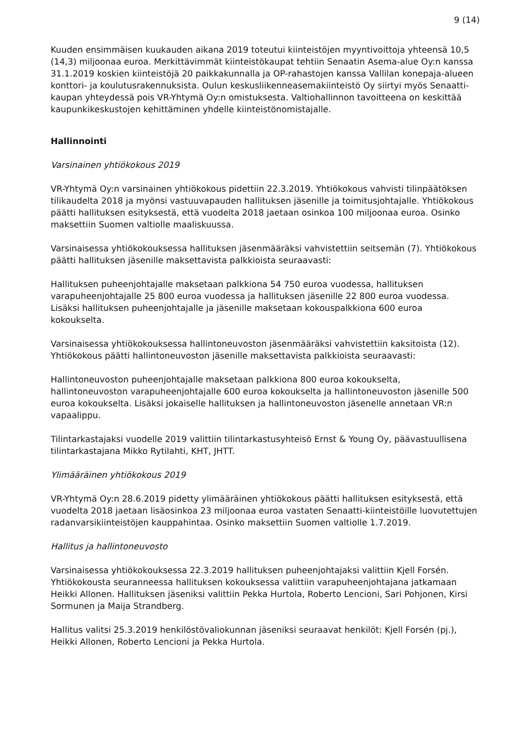9 (14)
Kuuden ensimmäisen kuukauden aikana 2019 toteutui kiinteistöjen myyntivoittoja yhteensä 10,5 (14,3) miljoonaa euroa. Merkittävimmät kiinteistökaupat tehtiin Senaatin Asema-alue Oy:n kanssa 31.1.2019 koskien kiinteistöjä 20 paikkakunnalla ja OP-rahastojen kanssa Vallilan konepaja-alueen konttori- ja koulutusrakennuksista. Oulun keskusliikenneasemakiinteistö Oy siirtyi myös Senaatti-kaupan yhteydessä pois VR-Yhtymä Oy:n omistuksesta. Valtiohallinnon tavoitteena on keskittää kaupunkikeskustojen kehittäminen yhdelle kiinteistönomistajalle.
Hallinnointi
Varsinainen yhtiökokous 2019
VR-Yhtymä Oy:n varsinainen yhtiökokous pidettiin 22.3.2019. Yhtiökokous vahvisti tilinpäätöksen tilikaudelta 2018 ja myönsi vastuuvapauden hallituksen jäsenille ja toimitusjohtajalle. Yhtiökokous päätti hallituksen esityksestä, että vuodelta 2018 jaetaan osinkoa 100 miljoonaa euroa. Osinko maksettiin Suomen valtiolle maaliskuussa.
Varsinaisessa yhtiökokouksessa hallituksen jäsenmääräksi vahvistettiin seitsemän (7). Yhtiökokous päätti hallituksen jäsenille maksettavista palkkioista seuraavasti:
Hallituksen puheenjohtajalle maksetaan palkkiona 54 750 euroa vuodessa, hallituksen varapuheenjohtajalle 25 800 euroa vuodessa ja hallituksen jäsenille 22 800 euroa vuodessa. Lisäksi hallituksen puheenjohtajalle ja jäsenille maksetaan kokouspalkkiona 600 euroa kokoukselta.
Varsinaisessa yhtiökokouksessa hallintoneuvoston jäsenmääräksi vahvistettiin kaksitoista (12). Yhtiökokous päätti hallintoneuvoston jäsenille maksettavista palkkioista seuraavasti:
Hallintoneuvoston puheenjohtajalle maksetaan palkkiona 800 euroa kokoukselta, hallintoneuvoston varapuheenjohtajalle 600 euroa kokoukselta ja hallintoneuvoston jäsenille 500 euroa kokoukselta. Lisäksi jokaiselle hallituksen ja hallintoneuvoston jäsenelle annetaan VR:n vapaalippu.
Tilintarkastajaksi vuodelle 2019 valittiin tilintarkastusyhteisö Ernst & Young Oy, päävastuullisena tilintarkastajana Mikko Rytilahti, KHT, JHTT.
Ylimääräinen yhtiökokous 2019
VR-Yhtymä Oy:n 28.6.2019 pidetty ylimääräinen yhtiökokous päätti hallituksen esityksestä, että vuodelta 2018 jaetaan lisäosinkoa 23 miljoonaa euroa vastaten Senaatti-kiinteistöille luovutettujen radanvarsikiinteistöjen kauppahintaa. Osinko maksettiin Suomen valtiolle 1.7.2019.
Hallitus ja hallintoneuvosto
Varsinaisessa yhtiökokouksessa 22.3.2019 hallituksen puheenjohtajaksi valittiin Kjell Forsén. Yhtiökokousta seuranneessa hallituksen kokouksessa valittiin varapuheenjohtajana jatkamaan Heikki Allonen. Hallituksen jäseniksi valittiin Pekka Hurtola, Roberto Lencioni, Sari Pohjonen, Kirsi Sormunen ja Maija Strandberg.
Hallitus valitsi 25.3.2019 henkilöstövaliokunnan jäseniksi seuraavat henkilöt: Kjell Forsén (pj.), Heikki Allonen, Roberto Lencioni ja Pekka Hurtola.